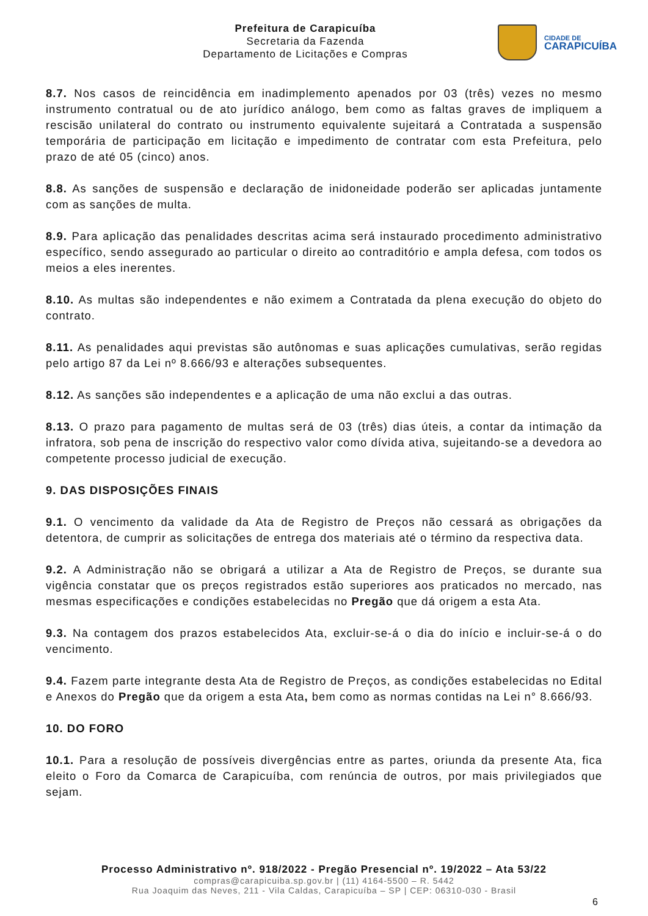Prefeitura de Carapicuíba
Secretaria da Fazenda
Departamento de Licitações e Compras
CIDADE DE
CARAPICUÍBA
8.7. Nos casos de reincidência em inadimplemento apenados por 03 (três) vezes no mesmo instrumento contratual ou de ato jurídico análogo, bem como as faltas graves de impliquem a rescisão unilateral do contrato ou instrumento equivalente sujeitará a Contratada a suspensão temporária de participação em licitação e impedimento de contratar com esta Prefeitura, pelo prazo de até 05 (cinco) anos.
8.8. As sanções de suspensão e declaração de inidoneidade poderão ser aplicadas juntamente com as sanções de multa.
8.9. Para aplicação das penalidades descritas acima será instaurado procedimento administrativo específico, sendo assegurado ao particular o direito ao contraditório e ampla defesa, com todos os meios a eles inerentes.
8.10. As multas são independentes e não eximem a Contratada da plena execução do objeto do contrato.
8.11. As penalidades aqui previstas são autônomas e suas aplicações cumulativas, serão regidas pelo artigo 87 da Lei nº 8.666/93 e alterações subsequentes.
8.12. As sanções são independentes e a aplicação de uma não exclui a das outras.
8.13. O prazo para pagamento de multas será de 03 (três) dias úteis, a contar da intimação da infratora, sob pena de inscrição do respectivo valor como dívida ativa, sujeitando-se a devedora ao competente processo judicial de execução.
9. DAS DISPOSIÇÕES FINAIS
9.1. O vencimento da validade da Ata de Registro de Preços não cessará as obrigações da detentora, de cumprir as solicitações de entrega dos materiais até o término da respectiva data.
9.2. A Administração não se obrigará a utilizar a Ata de Registro de Preços, se durante sua vigência constatar que os preços registrados estão superiores aos praticados no mercado, nas mesmas especificações e condições estabelecidas no Pregão que dá origem a esta Ata.
9.3. Na contagem dos prazos estabelecidos Ata, excluir-se-á o dia do início e incluir-se-á o do vencimento.
9.4. Fazem parte integrante desta Ata de Registro de Preços, as condições estabelecidas no Edital e Anexos do Pregão que da origem a esta Ata, bem como as normas contidas na Lei n° 8.666/93.
10. DO FORO
10.1. Para a resolução de possíveis divergências entre as partes, oriunda da presente Ata, fica eleito o Foro da Comarca de Carapicuíba, com renúncia de outros, por mais privilegiados que sejam.
Processo Administrativo nº. 918/2022 - Pregão Presencial nº. 19/2022 – Ata 53/22
compras@carapicuiba.sp.gov.br | (11) 4164-5500 – R. 5442
Rua Joaquim das Neves, 211 - Vila Caldas, Carapicuíba – SP | CEP: 06310-030 - Brasil
6